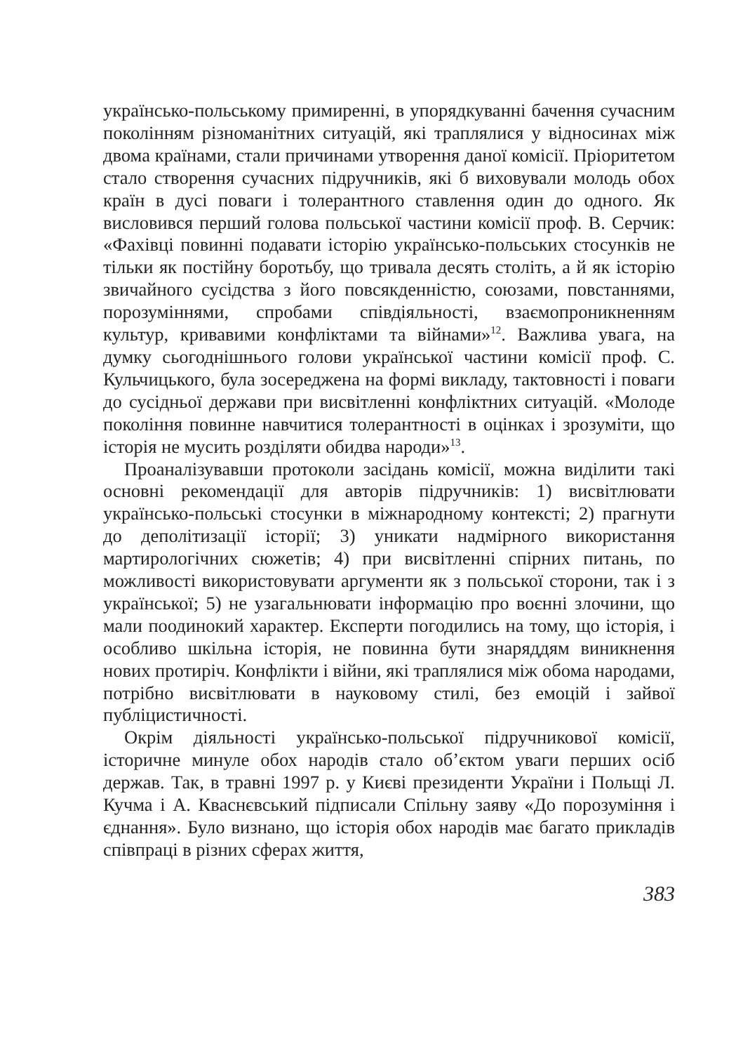українсько-польському примиренні, в упорядкуванні бачення сучасним поколінням різноманітних ситуацій, які траплялися у відносинах між двома країнами, стали причинами утворення даної комісії. Пріоритетом стало створення сучасних підручників, які б виховували молодь обох країн в дусі поваги і толерантного ставлення один до одного. Як висловився перший голова польської частини комісії проф. В. Серчик: «Фахівці повинні подавати історію українсько-польських стосунків не тільки як постійну боротьбу, що тривала десять століть, а й як історію звичайного сусідства з його повсякденністю, союзами, повстаннями, порозуміннями, спробами співдіяльності, взаємопроникненням культур, кривавими конфліктами та війнами»<sup>12</sup>. Важлива увага, на думку сьогоднішнього голови української частини комісії проф. С. Кульчицького, була зосереджена на формі викладу, тактовності і поваги до сусідньої держави при висвітленні конфліктних ситуацій. «Молоде покоління повинне навчитися толерантності в оцінках і зрозуміти, що історія не мусить розділяти обидва народи»<sup>13</sup>.
Проаналізувавши протоколи засідань комісії, можна виділити такі основні рекомендації для авторів підручників: 1) висвітлювати українсько-польські стосунки в міжнародному контексті; 2) прагнути до деполітизації історії; 3) уникати надмірного використання мартирологічних сюжетів; 4) при висвітленні спірних питань, по можливості використовувати аргументи як з польської сторони, так і з української; 5) не узагальнювати інформацію про воєнні злочини, що мали поодинокий характер. Експерти погодились на тому, що історія, і особливо шкільна історія, не повинна бути знаряддям виникнення нових протиріч. Конфлікти і війни, які траплялися між обома народами, потрібно висвітлювати в науковому стилі, без емоцій і зайвої публіцистичності.
Окрім діяльності українсько-польської підручникової комісії, історичне минуле обох народів стало об’єктом уваги перших осіб держав. Так, в травні 1997 р. у Києві президенти України і Польщі Л. Кучма і А. Кваснєвський підписали Спільну заяву «До порозуміння і єднання». Було визнано, що історія обох народів має багато прикладів співпраці в різних сферах життя,
383